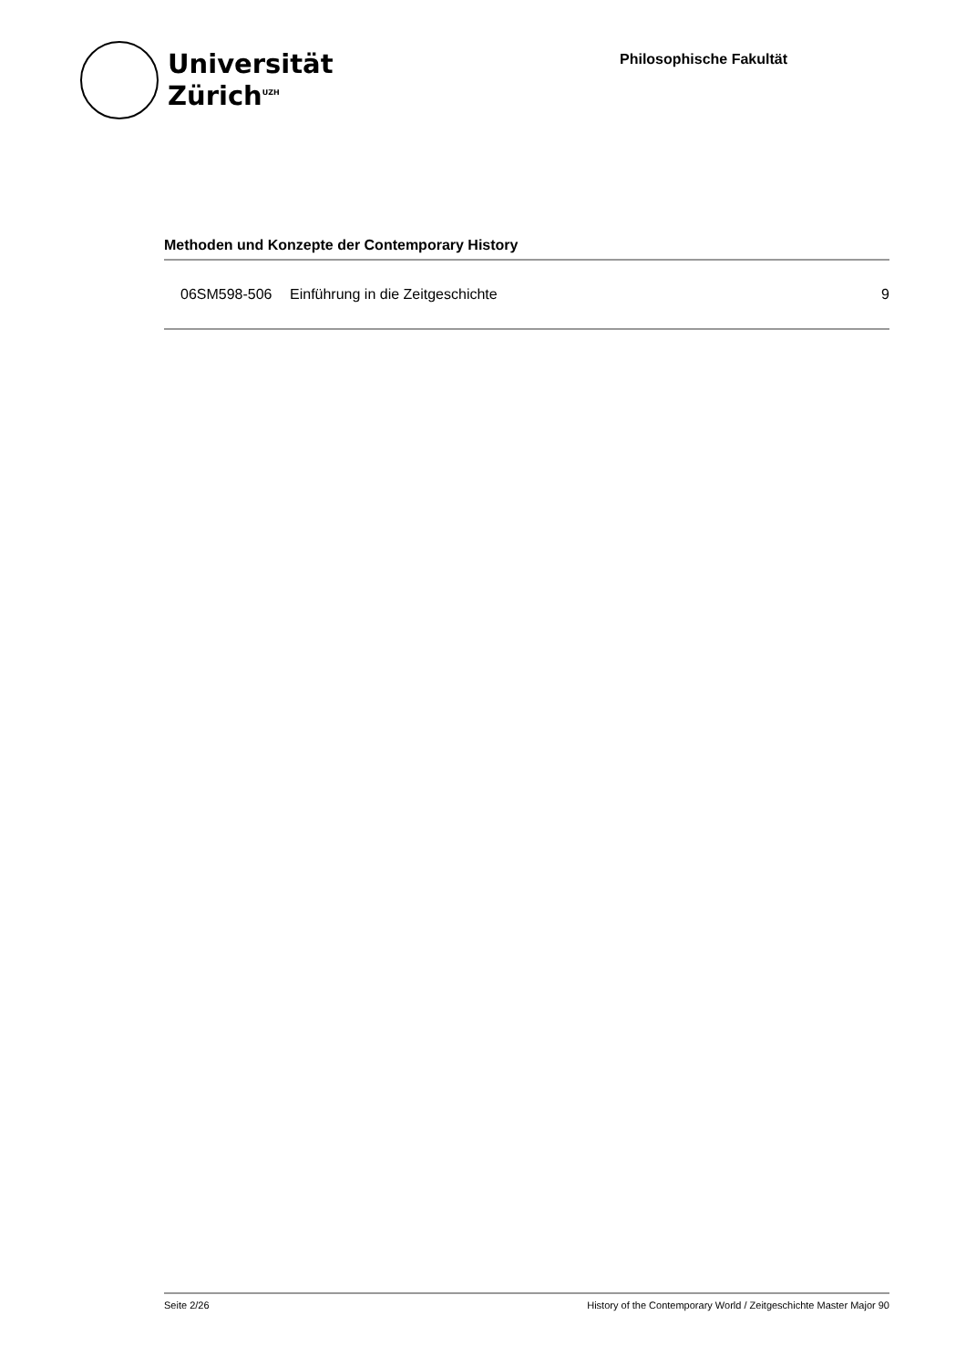Universität
Zürich<sup>UZH</sup>
Philosophische Fakultät
Methoden und Konzepte der Contemporary History
| 06SM598-506 | Einführung in die Zeitgeschichte | 9 |
Seite 2/26 History of the Contemporary World / Zeitgeschichte Master Major 90